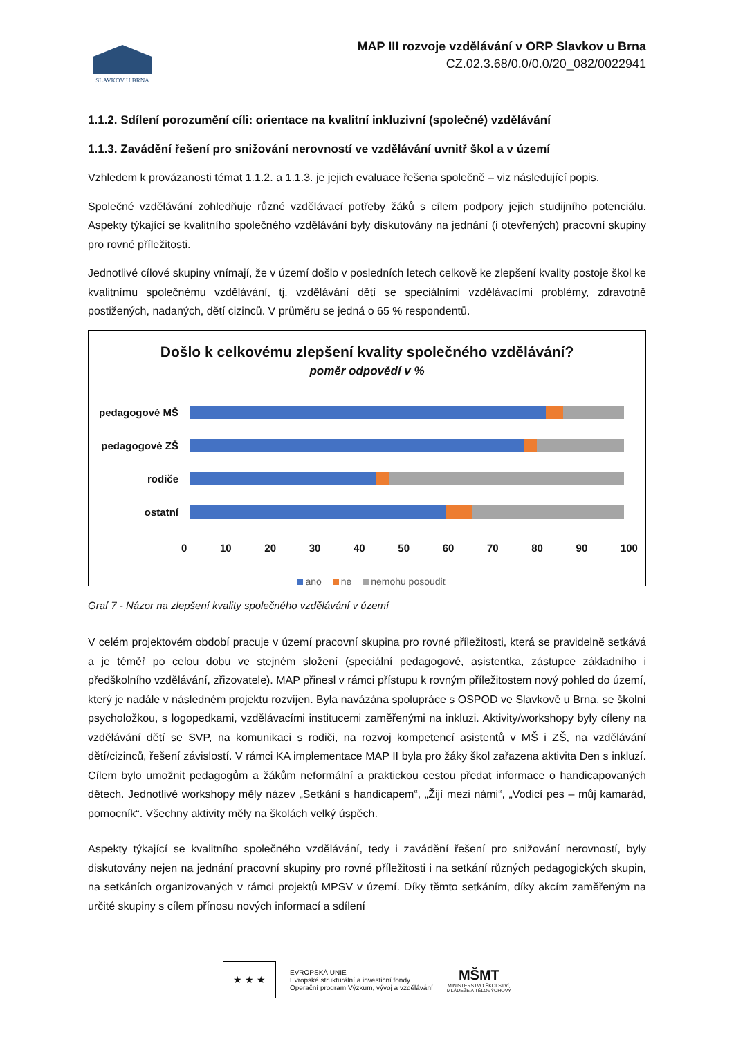SLAVKOV U BRNA
MAP III rozvoje vzdělávání v ORP Slavkov u Brna
CZ.02.3.68/0.0/0.0/20_082/0022941
1.1.2. Sdílení porozumění cíli: orientace na kvalitní inkluzivní (společné) vzdělávání
1.1.3. Zavádění řešení pro snižování nerovností ve vzdělávání uvnitř škol a v území
Vzhledem k provázanosti témat 1.1.2. a 1.1.3. je jejich evaluace řešena společně – viz následující popis.
Společné vzdělávání zohledňuje různé vzdělávací potřeby žáků s cílem podpory jejich studijního potenciálu. Aspekty týkající se kvalitního společného vzdělávání byly diskutovány na jednání (i otevřených) pracovní skupiny pro rovné příležitosti.
Jednotlivé cílové skupiny vnímají, že v území došlo v posledních letech celkově ke zlepšení kvality postoje škol ke kvalitnímu společnému vzdělávání, tj. vzdělávání dětí se speciálními vzdělávacími problémy, zdravotně postižených, nadaných, dětí cizinců. V průměru se jedná o 65 % respondentů.
Došlo k celkovému zlepšení kvality společného vzdělávání?
poměr odpovědí v %
pedagogové MŠ
pedagogové ZŠ
rodiče
ostatní
0 10 20 30 40 50 60 70 80 90 100
ano ne nemohu posoudit
Graf 7 - Názor na zlepšení kvality společného vzdělávání v území
V celém projektovém období pracuje v území pracovní skupina pro rovné příležitosti, která se pravidelně setkává a je téměř po celou dobu ve stejném složení (speciální pedagogové, asistentka, zástupce základního i předškolního vzdělávání, zřizovatele). MAP přinesl v rámci přístupu k rovným příležitostem nový pohled do území, který je nadále v následném projektu rozvíjen. Byla navázána spolupráce s OSPOD ve Slavkově u Brna, se školní psycholožkou, s logopedkami, vzdělávacími institucemi zaměřenými na inkluzi. Aktivity/workshopy byly cíleny na vzdělávání dětí se SVP, na komunikaci s rodiči, na rozvoj kompetencí asistentů v MŠ i ZŠ, na vzdělávání dětí/cizinců, řešení závislostí. V rámci KA implementace MAP II byla pro žáky škol zařazena aktivita Den s inkluzí. Cílem bylo umožnit pedagogům a žákům neformální a praktickou cestou předat informace o handicapovaných dětech. Jednotlivé workshopy měly název „Setkání s handicapem“, „Žijí mezi námi“, „Vodicí pes – můj kamarád, pomocník“. Všechny aktivity měly na školách velký úspěch.
Aspekty týkající se kvalitního společného vzdělávání, tedy i zavádění řešení pro snižování nerovností, byly diskutovány nejen na jednání pracovní skupiny pro rovné příležitosti i na setkání různých pedagogických skupin, na setkáních organizovaných v rámci projektů MPSV v území. Díky těmto setkáním, díky akcím zaměřeným na určité skupiny s cílem přínosu nových informací a sdílení
★ ★ ★
EVROPSKÁ UNIE
Evropské strukturální a investiční fondy
Operační program Výzkum, vývoj a vzdělávání
MŠMT
MINISTERSTVO ŠKOLSTVÍ,
MLÁDEŽE A TĚLOVÝCHOVY